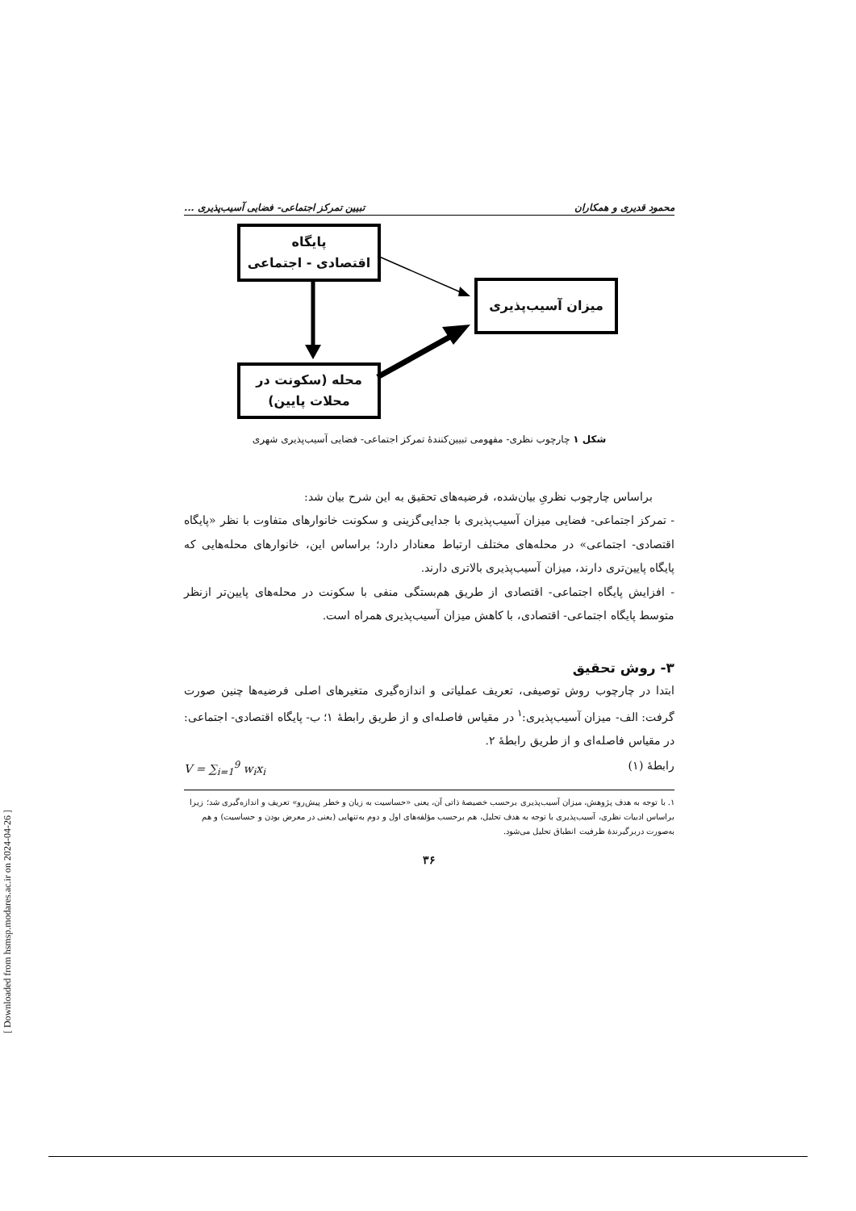محمود قدیری و همکاران تبیین تمرکز اجتماعی- فضایی آسیب‌پذیری ...
پایگاه
اقتصادی - اجتماعی
میزان آسیب‌پذیری
محله (سکونت در
محلات پایین)
شکل ۱ چارچوب نظری- مفهومی تبیین‌کنندهٔ تمرکز اجتماعی- فضایی آسیب‌پذیری شهری
براساس چارچوب نظریِ بیان‌شده، فرضیه‌های تحقیق به این شرح بیان شد:
- تمرکز اجتماعی- فضایی میزان آسیب‌پذیری با جدایی‌گزینی و سکونت خانوارهای متفاوت با نظر «پایگاه اقتصادی- اجتماعی» در محله‌های مختلف ارتباط معنادار دارد؛ براساس این، خانوارهای محله‌هایی که پایگاه پایین‌تری دارند، میزان آسیب‌پذیری بالاتری دارند.
- افزایش پایگاه اجتماعی- اقتصادی از طریق هم‌بستگی منفی با سکونت در محله‌های پایین‌تر ازنظر متوسط پایگاه اجتماعی- اقتصادی، با کاهش میزان آسیب‌پذیری همراه است.
۳- روش تحقیق
ابتدا در چارچوب روش توصیفی، تعریف عملیاتی و اندازه‌گیری متغیرهای اصلی فرضیه‌ها چنین صورت گرفت: الف- میزان آسیب‌پذیری:<sup>۱</sup> در مقیاس فاصله‌ای و از طریق رابطهٔ ۱؛ ب- پایگاه اقتصادی- اجتماعی: در مقیاس فاصله‌ای و از طریق رابطهٔ ۲.
رابطهٔ (۱) V = ∑<sub>i=1</sub><sup>9</sup> w<sub>i</sub>x<sub>i</sub>
۱. با توجه به هدف پژوهش، میزان آسیب‌پذیری برحسب خصیصهٔ ذاتی آن، یعنی «حساسیت به زیان و خطر پیش‌رو» تعریف و اندازه‌گیری شد؛ زیرا براساس ادبیات نظری، آسیب‌پذیری با توجه به هدف تحلیل، هم برحسب مؤلفه‌های اول و دوم به‌تنهایی (یعنی در معرض بودن و حساسیت) و هم به‌صورت دربرگیرندهٔ ظرفیت انطباق تحلیل می‌شود.
۳۶
[ Downloaded from hsmsp.modares.ac.ir on 2024-04-26 ]